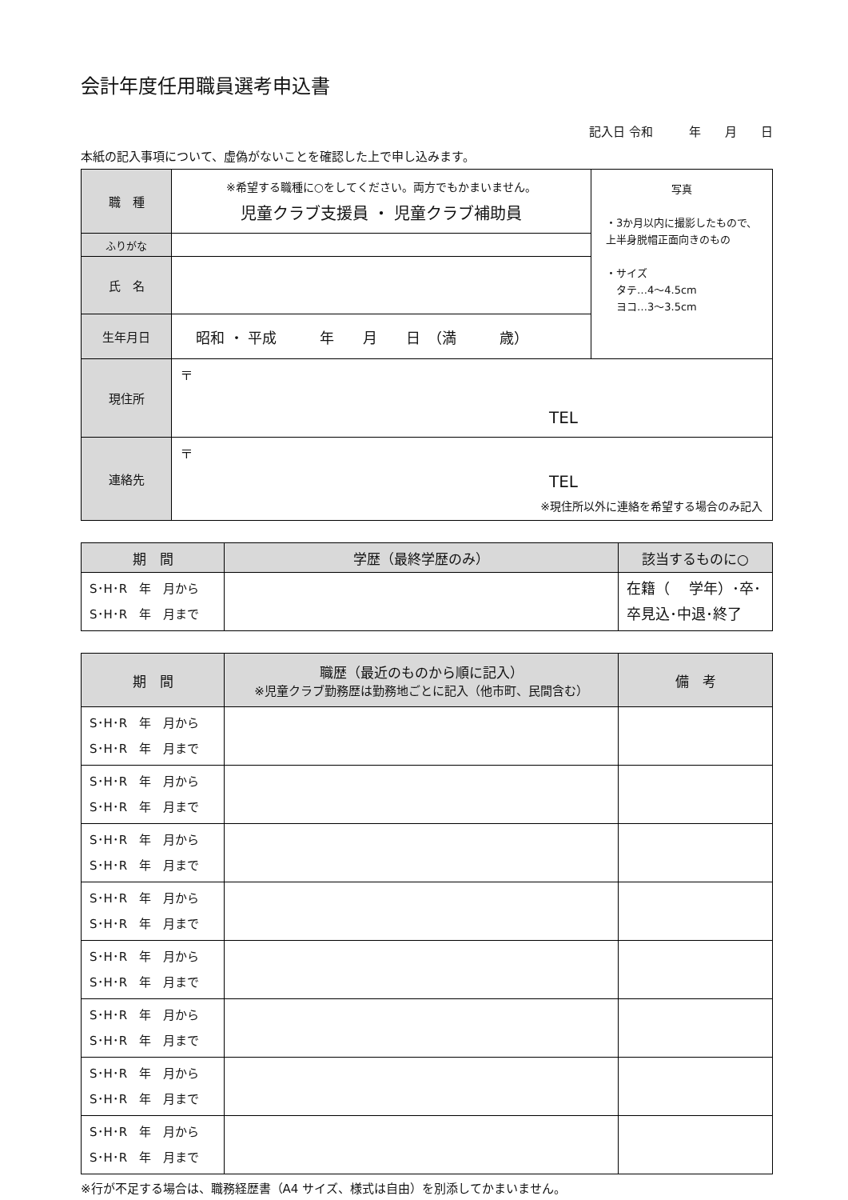会計年度任用職員選考申込書
記入日 令和　　　年　　月　　日
本紙の記入事項について、虚偽がないことを確認した上で申し込みます。
| 職 種 | ※希望する職種に○をしてください。両方でもかまいません。 児童クラブ支援員 ・ 児童クラブ補助員 | 写真 ・3か月以内に撮影したもので、上半身脱帽正面向きのもの ・サイズ タテ…4～4.5cm ヨコ…3～3.5cm |
| ふりがな | | |
| 氏 名 | | |
| 生年月日 | 昭和 ・ 平成 年 月 日 （満 歳） | |
| 現住所 | 〒 TEL | |
| 連絡先 | 〒 TEL ※現住所以外に連絡を希望する場合のみ記入 | |
| 期 間 | 学歴（最終学歴のみ） | 該当するものに○ |
| --- | --- | --- |
| S･H･R 年 月から S･H･R 年 月まで | | 在籍（ 学年）･卒･ 卒見込･中退･終了 |
| 期 間 | 職歴（最近のものから順に記入） ※児童クラブ勤務歴は勤務地ごとに記入（他市町、民間含む） | 備 考 |
| --- | --- | --- |
| S･H･R 年 月から S･H･R 年 月まで | | |
| S･H･R 年 月から S･H･R 年 月まで | | |
| S･H･R 年 月から S･H･R 年 月まで | | |
| S･H･R 年 月から S･H･R 年 月まで | | |
| S･H･R 年 月から S･H･R 年 月まで | | |
| S･H･R 年 月から S･H･R 年 月まで | | |
| S･H･R 年 月から S･H･R 年 月まで | | |
| S･H･R 年 月から S･H･R 年 月まで | | |
※行が不足する場合は、職務経歴書（A4 サイズ、様式は自由）を別添してかまいません。